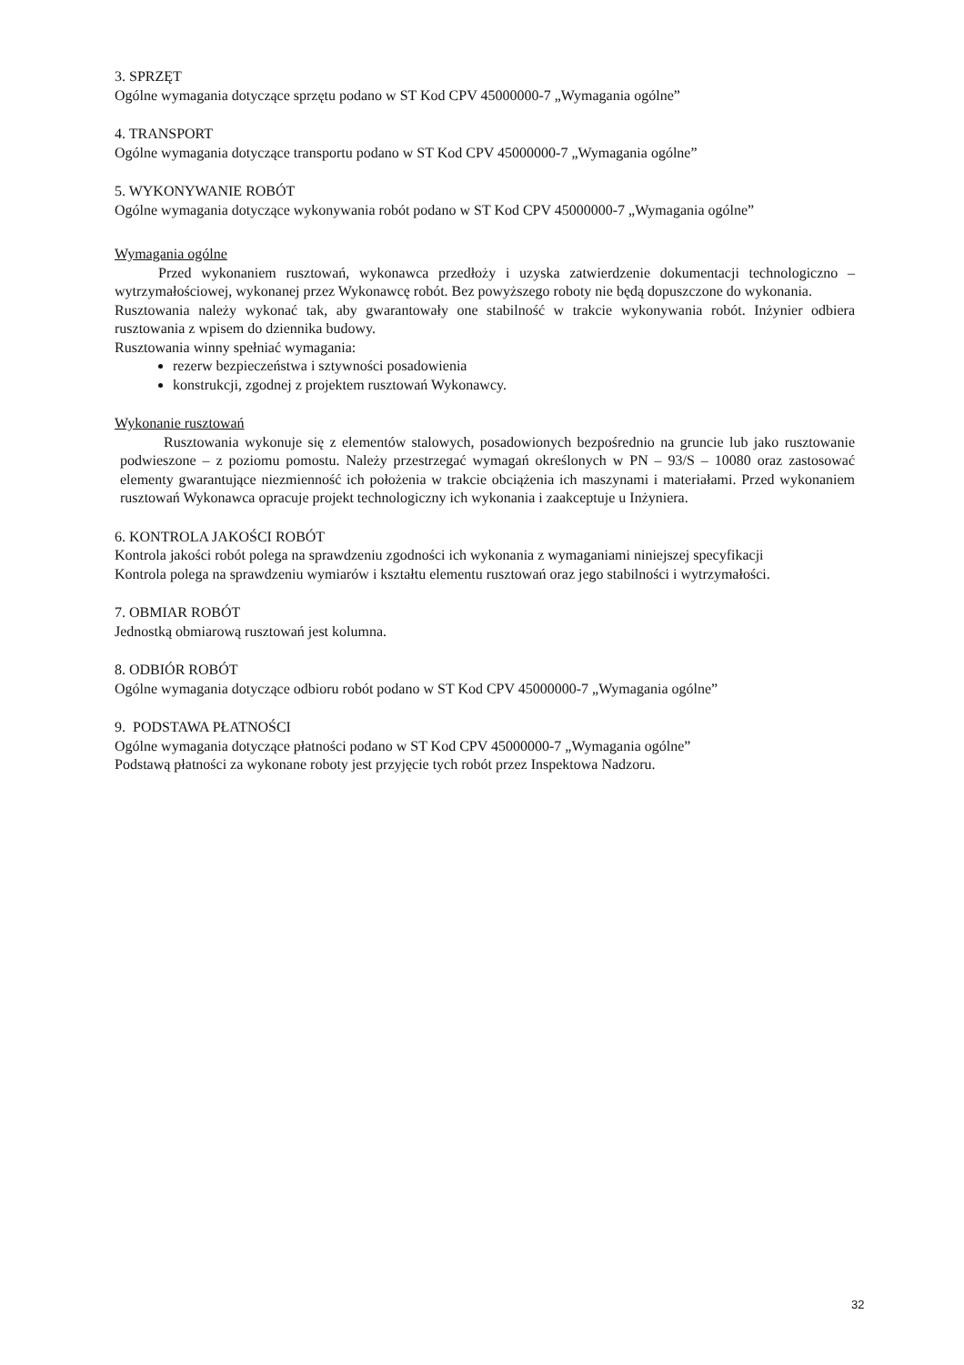3. SPRZĘT
Ogólne wymagania dotyczące sprzętu podano w ST Kod CPV 45000000-7 „Wymagania ogólne”
4. TRANSPORT
Ogólne wymagania dotyczące transportu podano w ST Kod CPV 45000000-7 „Wymagania ogólne”
5. WYKONYWANIE ROBÓT
Ogólne wymagania dotyczące wykonywania robót podano w ST Kod CPV 45000000-7 „Wymagania ogólne”
Wymagania ogólne
Przed wykonaniem rusztowań, wykonawca przedłoży i uzyska zatwierdzenie dokumentacji technologiczno – wytrzymałościowej, wykonanej przez Wykonawcę robót. Bez powyższego roboty nie będą dopuszczone do wykonania.
Rusztowania należy wykonać tak, aby gwarantowały one stabilność w trakcie wykonywania robót. Inżynier odbiera rusztowania z wpisem do dziennika budowy.
Rusztowania winny spełniać wymagania:
rezerw bezpieczeństwa i sztywności posadowienia
konstrukcji, zgodnej z projektem rusztowań Wykonawcy.
Wykonanie rusztowań
Rusztowania wykonuje się z elementów stalowych, posadowionych bezpośrednio na gruncie lub jako rusztowanie podwieszone – z poziomu pomostu. Należy przestrzegać wymagań określonych w PN – 93/S – 10080 oraz zastosować elementy gwarantujące niezmienność ich położenia w trakcie obciążenia ich maszynami i materiałami. Przed wykonaniem rusztowań Wykonawca opracuje projekt technologiczny ich wykonania i zaakceptuje u Inżyniera.
6. KONTROLA JAKOŚCI ROBÓT
Kontrola jakości robót polega na sprawdzeniu zgodności ich wykonania z wymaganiami niniejszej specyfikacji
Kontrola polega na sprawdzeniu wymiarów i kształtu elementu rusztowań oraz jego stabilności i wytrzymałości.
7. OBMIAR ROBÓT
Jednostką obmiarową rusztowań jest kolumna.
8. ODBIÓR ROBÓT
Ogólne wymagania dotyczące odbioru robót podano w ST Kod CPV 45000000-7 „Wymagania ogólne”
9. PODSTAWA PŁATNOŚCI
Ogólne wymagania dotyczące płatności podano w ST Kod CPV 45000000-7 „Wymagania ogólne”
Podstawą płatności za wykonane roboty jest przyjęcie tych robót przez Inspektowa Nadzoru.
32